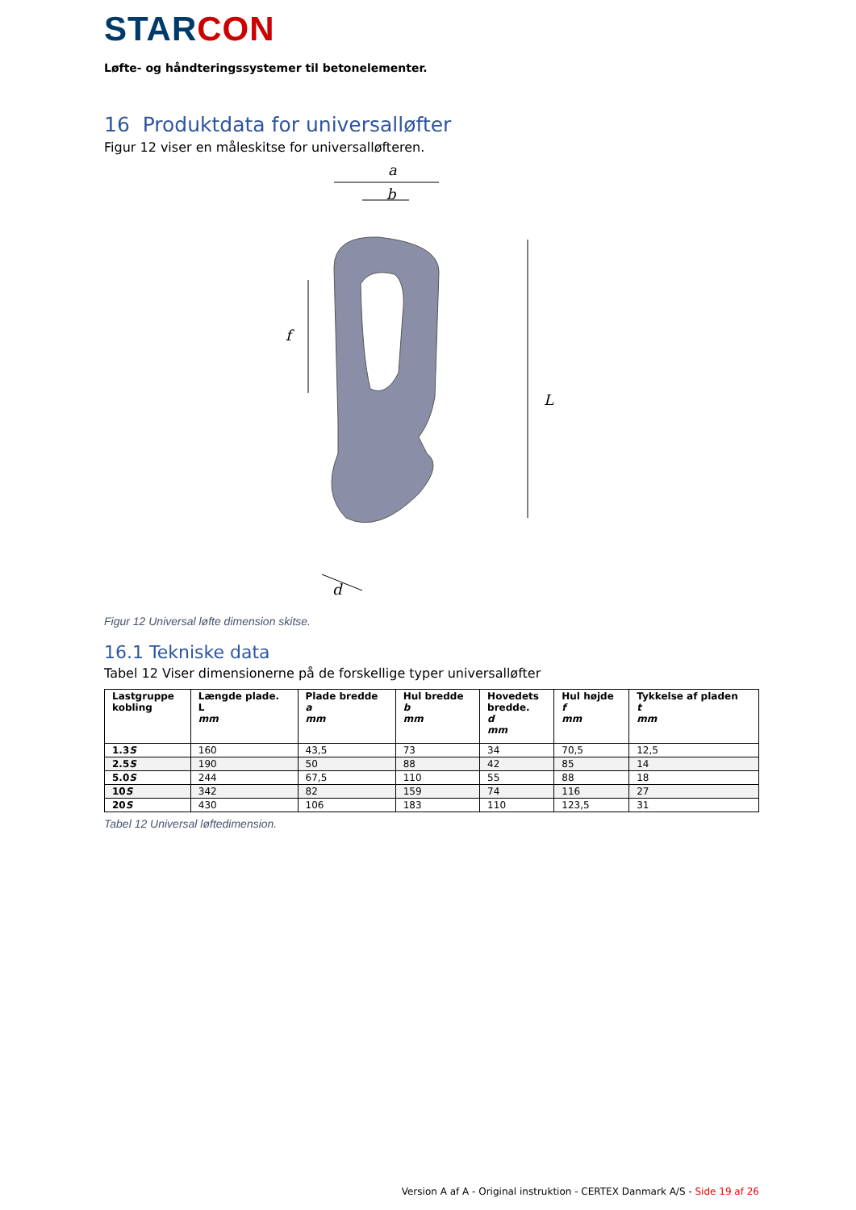STAR CON
Løfte- og håndteringssystemer til betonelementer.
16 Produktdata for universalløfter
Figur 12 viser en måleskitse for universalløfteren.
a
b
f
L
d
Figur 12 Universal løfte dimension skitse.
16.1 Tekniske data
Tabel 12 Viser dimensionerne på de forskellige typer universalløfter
| Lastgruppe kobling | Længde plade. L mm | Plade bredde a mm | Hul bredde b mm | Hovedets bredde. d mm | Hul højde f mm | Tykkelse af pladen t mm |
| --- | --- | --- | --- | --- | --- | --- |
| 1.3 S | 160 | 43,5 | 73 | 34 | 70,5 | 12,5 |
| 2.5 S | 190 | 50 | 88 | 42 | 85 | 14 |
| 5.0 S | 244 | 67,5 | 110 | 55 | 88 | 18 |
| 10 S | 342 | 82 | 159 | 74 | 116 | 27 |
| 20 S | 430 | 106 | 183 | 110 | 123,5 | 31 |
Tabel 12 Universal løftedimension.
Version A af A - Original instruktion - CERTEX Danmark A/S - Side 19 af 26